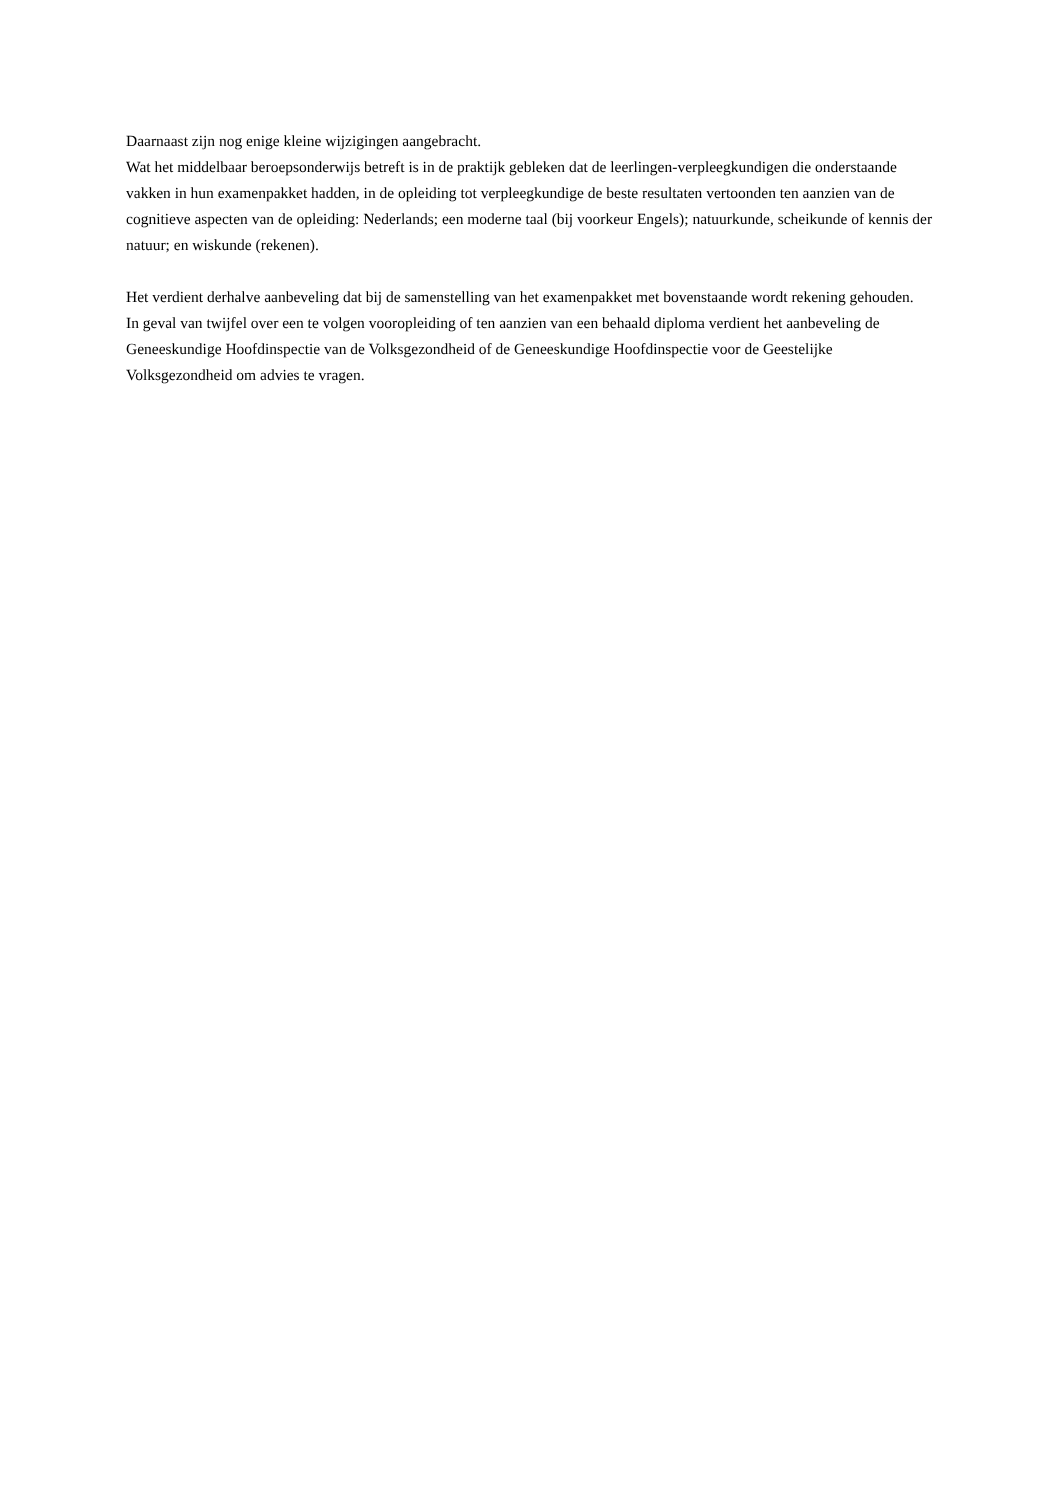Daarnaast zijn nog enige kleine wijzigingen aangebracht.
Wat het middelbaar beroepsonderwijs betreft is in de praktijk gebleken dat de leerlingen-verpleegkundigen die onderstaande vakken in hun examenpakket hadden, in de opleiding tot verpleegkundige de beste resultaten vertoonden ten aanzien van de cognitieve aspecten van de opleiding: Nederlands; een moderne taal (bij voorkeur Engels); natuurkunde, scheikunde of kennis der natuur; en wiskunde (rekenen).
Het verdient derhalve aanbeveling dat bij de samenstelling van het examenpakket met bovenstaande wordt rekening gehouden.
In geval van twijfel over een te volgen vooropleiding of ten aanzien van een behaald diploma verdient het aanbeveling de Geneeskundige Hoofdinspectie van de Volksgezondheid of de Geneeskundige Hoofdinspectie voor de Geestelijke Volksgezondheid om advies te vragen.